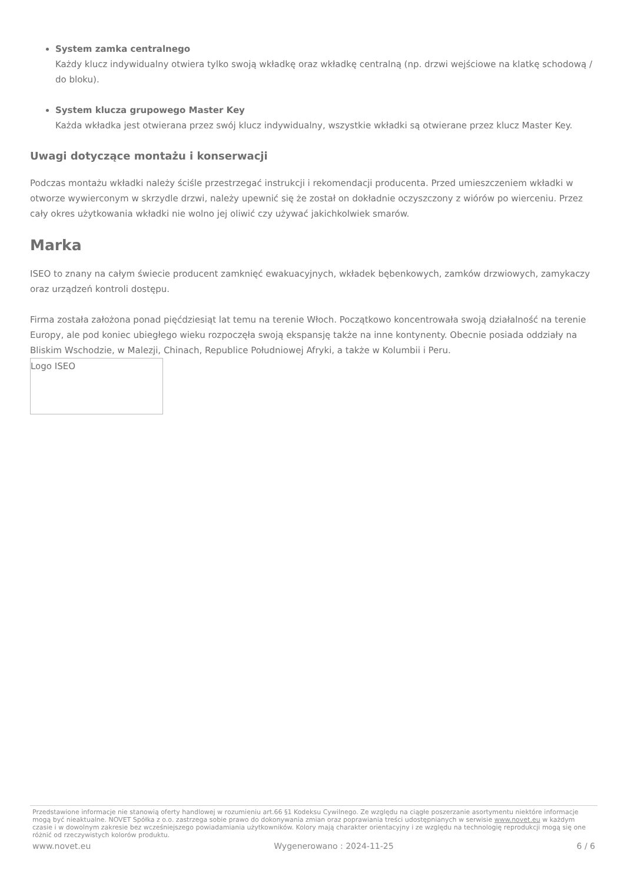System zamka centralnego
Każdy klucz indywidualny otwiera tylko swoją wkładkę oraz wkładkę centralną (np. drzwi wejściowe na klatkę schodową / do bloku).
System klucza grupowego Master Key
Każda wkładka jest otwierana przez swój klucz indywidualny, wszystkie wkładki są otwierane przez klucz Master Key.
Uwagi dotyczące montażu i konserwacji
Podczas montażu wkładki należy ściśle przestrzegać instrukcji i rekomendacji producenta. Przed umieszczeniem wkładki w otworze wywierconym w skrzydle drzwi, należy upewnić się że został on dokładnie oczyszczony z wiórów po wierceniu. Przez cały okres użytkowania wkładki nie wolno jej oliwić czy używać jakichkolwiek smarów.
Marka
ISEO to znany na całym świecie producent zamknięć ewakuacyjnych, wkładek bębenkowych, zamków drzwiowych, zamykaczy oraz urządzeń kontroli dostępu.
Firma została założona ponad pięćdziesiąt lat temu na terenie Włoch. Początkowo koncentrowała swoją działalność na terenie Europy, ale pod koniec ubiegłego wieku rozpoczęła swoją ekspansję także na inne kontynenty. Obecnie posiada oddziały na Bliskim Wschodzie, w Malezji, Chinach, Republice Południowej Afryki, a także w Kolumbii i Peru.
Logo ISEO
Przedstawione informacje nie stanowią oferty handlowej w rozumieniu art.66 §1 Kodeksu Cywilnego. Ze względu na ciągłe poszerzanie asortymentu niektóre informacje mogą być nieaktualne. NOVET Spółka z o.o. zastrzega sobie prawo do dokonywania zmian oraz poprawiania treści udostępnianych w serwisie www.novet.eu w każdym czasie i w dowolnym zakresie bez wcześniejszego powiadamiania użytkowników. Kolory mają charakter orientacyjny i ze względu na technologię reprodukcji mogą się one różnić od rzeczywistych kolorów produktu.
www.novet.eu Wygenerowano : 2024-11-25 6 / 6